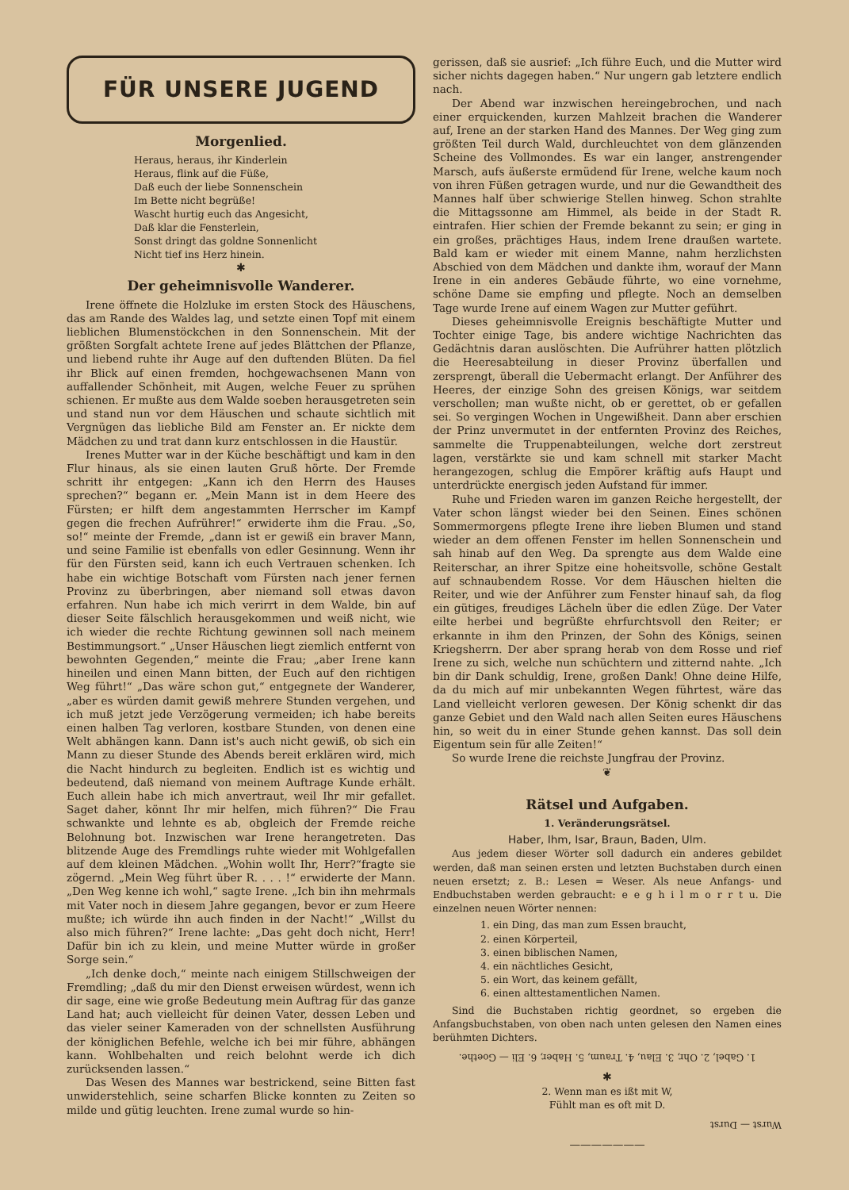FÜR UNSERE JUGEND
Morgenlied.
Heraus, heraus, ihr Kinderlein
Heraus, flink auf die Füße,
Daß euch der liebe Sonnenschein
Im Bette nicht begrüße!
Wascht hurtig euch das Angesicht,
Daß klar die Fensterlein,
Sonst dringt das goldne Sonnenlicht
Nicht tief ins Herz hinein.
✱
Der geheimnisvolle Wanderer.
Irene öffnete die Holzluke im ersten Stock des Häuschens, das am Rande des Waldes lag, und setzte einen Topf mit einem lieblichen Blumenstöckchen in den Sonnenschein. Mit der größten Sorgfalt achtete Irene auf jedes Blättchen der Pflanze, und liebend ruhte ihr Auge auf den duftenden Blüten. Da fiel ihr Blick auf einen fremden, hochgewachsenen Mann von auffallender Schönheit, mit Augen, welche Feuer zu sprühen schienen. Er mußte aus dem Walde soeben herausgetreten sein und stand nun vor dem Häuschen und schaute sichtlich mit Vergnügen das liebliche Bild am Fenster an. Er nickte dem Mädchen zu und trat dann kurz entschlossen in die Haustür.
Irenes Mutter war in der Küche beschäftigt und kam in den Flur hinaus, als sie einen lauten Gruß hörte. Der Fremde schritt ihr entgegen: „Kann ich den Herrn des Hauses sprechen?“ begann er. „Mein Mann ist in dem Heere des Fürsten; er hilft dem angestammten Herrscher im Kampf gegen die frechen Aufrührer!“ erwiderte ihm die Frau. „So, so!“ meinte der Fremde, „dann ist er gewiß ein braver Mann, und seine Familie ist ebenfalls von edler Gesinnung. Wenn ihr für den Fürsten seid, kann ich euch Vertrauen schenken. Ich habe ein wichtige Botschaft vom Fürsten nach jener fernen Provinz zu überbringen, aber niemand soll etwas davon erfahren. Nun habe ich mich verirrt in dem Walde, bin auf dieser Seite fälschlich herausgekommen und weiß nicht, wie ich wieder die rechte Richtung gewinnen soll nach meinem Bestimmungsort.“ „Unser Häuschen liegt ziemlich entfernt von bewohnten Gegenden,“ meinte die Frau; „aber Irene kann hineilen und einen Mann bitten, der Euch auf den richtigen Weg führt!“ „Das wäre schon gut,“ entgegnete der Wanderer, „aber es würden damit gewiß mehrere Stunden vergehen, und ich muß jetzt jede Verzögerung vermeiden; ich habe bereits einen halben Tag verloren, kostbare Stunden, von denen eine Welt abhängen kann. Dann ist's auch nicht gewiß, ob sich ein Mann zu dieser Stunde des Abends bereit erklären wird, mich die Nacht hindurch zu begleiten. Endlich ist es wichtig und bedeutend, daß niemand von meinem Auftrage Kunde erhält. Euch allein habe ich mich anvertraut, weil Ihr mir gefallet. Saget daher, könnt Ihr mir helfen, mich führen?“ Die Frau schwankte und lehnte es ab, obgleich der Fremde reiche Belohnung bot. Inzwischen war Irene herangetreten. Das blitzende Auge des Fremdlings ruhte wieder mit Wohlgefallen auf dem kleinen Mädchen. „Wohin wollt Ihr, Herr?“fragte sie zögernd. „Mein Weg führt über R. . . . !“ erwiderte der Mann. „Den Weg kenne ich wohl,“ sagte Irene. „Ich bin ihn mehrmals mit Vater noch in diesem Jahre gegangen, bevor er zum Heere mußte; ich würde ihn auch finden in der Nacht!“ „Willst du also mich führen?“ Irene lachte: „Das geht doch nicht, Herr! Dafür bin ich zu klein, und meine Mutter würde in großer Sorge sein.“
„Ich denke doch,“ meinte nach einigem Stillschweigen der Fremdling; „daß du mir den Dienst erweisen würdest, wenn ich dir sage, eine wie große Bedeutung mein Auftrag für das ganze Land hat; auch vielleicht für deinen Vater, dessen Leben und das vieler seiner Kameraden von der schnellsten Ausführung der königlichen Befehle, welche ich bei mir führe, abhängen kann. Wohlbehalten und reich belohnt werde ich dich zurücksenden lassen.“
Das Wesen des Mannes war bestrickend, seine Bitten fast unwiderstehlich, seine scharfen Blicke konnten zu Zeiten so milde und gütig leuchten. Irene zumal wurde so hin-
gerissen, daß sie ausrief: „Ich führe Euch, und die Mutter wird sicher nichts dagegen haben.“ Nur ungern gab letztere endlich nach.
Der Abend war inzwischen hereingebrochen, und nach einer erquickenden, kurzen Mahlzeit brachen die Wanderer auf, Irene an der starken Hand des Mannes. Der Weg ging zum größten Teil durch Wald, durchleuchtet von dem glänzenden Scheine des Vollmondes. Es war ein langer, anstrengender Marsch, aufs äußerste ermüdend für Irene, welche kaum noch von ihren Füßen getragen wurde, und nur die Gewandtheit des Mannes half über schwierige Stellen hinweg. Schon strahlte die Mittagssonne am Himmel, als beide in der Stadt R. eintrafen. Hier schien der Fremde bekannt zu sein; er ging in ein großes, prächtiges Haus, indem Irene draußen wartete. Bald kam er wieder mit einem Manne, nahm herzlichsten Abschied von dem Mädchen und dankte ihm, worauf der Mann Irene in ein anderes Gebäude führte, wo eine vornehme, schöne Dame sie empfing und pflegte. Noch an demselben Tage wurde Irene auf einem Wagen zur Mutter geführt.
Dieses geheimnisvolle Ereignis beschäftigte Mutter und Tochter einige Tage, bis andere wichtige Nachrichten das Gedächtnis daran auslöschten. Die Aufrührer hatten plötzlich die Heeresabteilung in dieser Provinz überfallen und zersprengt, überall die Uebermacht erlangt. Der Anführer des Heeres, der einzige Sohn des greisen Königs, war seitdem verschollen; man wußte nicht, ob er gerettet, ob er gefallen sei. So vergingen Wochen in Ungewißheit. Dann aber erschien der Prinz unvermutet in der entfernten Provinz des Reiches, sammelte die Truppenabteilungen, welche dort zerstreut lagen, verstärkte sie und kam schnell mit starker Macht herangezogen, schlug die Empörer kräftig aufs Haupt und unterdrückte energisch jeden Aufstand für immer.
Ruhe und Frieden waren im ganzen Reiche hergestellt, der Vater schon längst wieder bei den Seinen. Eines schönen Sommermorgens pflegte Irene ihre lieben Blumen und stand wieder an dem offenen Fenster im hellen Sonnenschein und sah hinab auf den Weg. Da sprengte aus dem Walde eine Reiterschar, an ihrer Spitze eine hoheitsvolle, schöne Gestalt auf schnaubendem Rosse. Vor dem Häuschen hielten die Reiter, und wie der Anführer zum Fenster hinauf sah, da flog ein gütiges, freudiges Lächeln über die edlen Züge. Der Vater eilte herbei und begrüßte ehrfurchtsvoll den Reiter; er erkannte in ihm den Prinzen, der Sohn des Königs, seinen Kriegsherrn. Der aber sprang herab von dem Rosse und rief Irene zu sich, welche nun schüchtern und zitternd nahte. „Ich bin dir Dank schuldig, Irene, großen Dank! Ohne deine Hilfe, da du mich auf mir unbekannten Wegen führtest, wäre das Land vielleicht verloren gewesen. Der König schenkt dir das ganze Gebiet und den Wald nach allen Seiten eures Häuschens hin, so weit du in einer Stunde gehen kannst. Das soll dein Eigentum sein für alle Zeiten!“
So wurde Irene die reichste Jungfrau der Provinz.
❦
Rätsel und Aufgaben.
1. Veränderungsrätsel.
Haber, Ihm, Isar, Braun, Baden, Ulm.
Aus jedem dieser Wörter soll dadurch ein anderes gebildet werden, daß man seinen ersten und letzten Buchstaben durch einen neuen ersetzt; z. B.: Lesen = Weser. Als neue Anfangs- und Endbuchstaben werden gebraucht: e e g h i l m o r r t u. Die einzelnen neuen Wörter nennen:
1. ein Ding, das man zum Essen braucht,
2. einen Körperteil,
3. einen biblischen Namen,
4. ein nächtliches Gesicht,
5. ein Wort, das keinem gefällt,
6. einen alttestamentlichen Namen.
Sind die Buchstaben richtig geordnet, so ergeben die Anfangsbuchstaben, von oben nach unten gelesen den Namen eines berühmten Dichters.
1. Gabel, 2. Ohr, 3. Elau, 4. Traum, 5. Haber, 6. Eli — Goethe.
✱
2. Wenn man es ißt mit W,
Fühlt man es oft mit D.
Wurst — Durst
———————